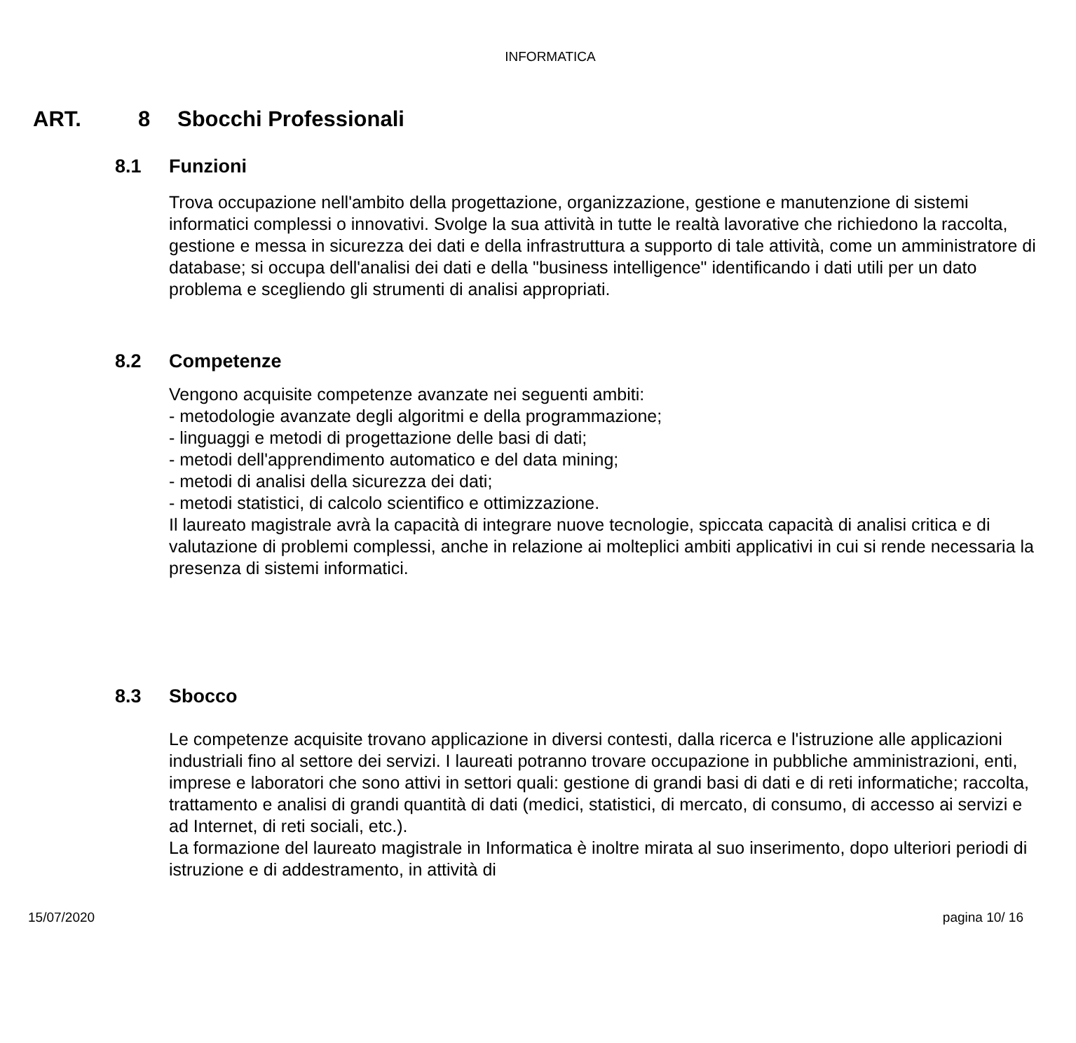INFORMATICA
ART. 8 Sbocchi Professionali
8.1 Funzioni
Trova occupazione nell'ambito della progettazione, organizzazione, gestione e manutenzione di sistemi informatici complessi o innovativi. Svolge la sua attività in tutte le realtà lavorative che richiedono la raccolta, gestione e messa in sicurezza dei dati e della infrastruttura a supporto di tale attività, come un amministratore di database; si occupa dell'analisi dei dati e della "business intelligence" identificando i dati utili per un dato problema e scegliendo gli strumenti di analisi appropriati.
8.2 Competenze
Vengono acquisite competenze avanzate nei seguenti ambiti:
- metodologie avanzate degli algoritmi e della programmazione;
- linguaggi e metodi di progettazione delle basi di dati;
- metodi dell'apprendimento automatico e del data mining;
- metodi di analisi della sicurezza dei dati;
- metodi statistici, di calcolo scientifico e ottimizzazione.
Il laureato magistrale avrà la capacità di integrare nuove tecnologie, spiccata capacità di analisi critica e di valutazione di problemi complessi, anche in relazione ai molteplici ambiti applicativi in cui si rende necessaria la presenza di sistemi informatici.
8.3 Sbocco
Le competenze acquisite trovano applicazione in diversi contesti, dalla ricerca e l'istruzione alle applicazioni industriali fino al settore dei servizi. I laureati potranno trovare occupazione in pubbliche amministrazioni, enti, imprese e laboratori che sono attivi in settori quali: gestione di grandi basi di dati e di reti informatiche; raccolta, trattamento e analisi di grandi quantità di dati (medici, statistici, di mercato, di consumo, di accesso ai servizi e ad Internet, di reti sociali, etc.).
La formazione del laureato magistrale in Informatica è inoltre mirata al suo inserimento, dopo ulteriori periodi di istruzione e di addestramento, in attività di
15/07/2020 pagina 10/ 16